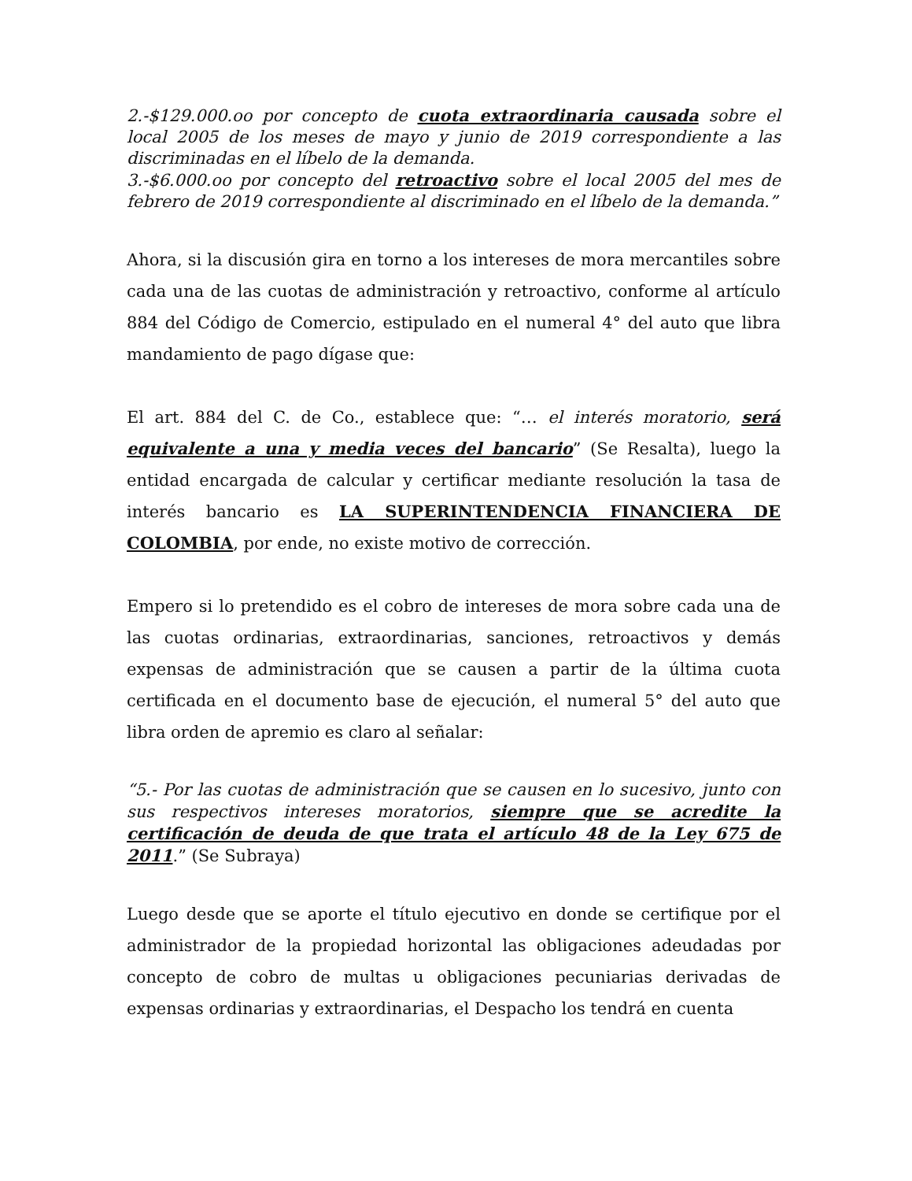2.-$129.000.oo por concepto de cuota extraordinaria causada sobre el local 2005 de los meses de mayo y junio de 2019 correspondiente a las discriminadas en el líbelo de la demanda.
3.-$6.000.oo por concepto del retroactivo sobre el local 2005 del mes de febrero de 2019 correspondiente al discriminado en el líbelo de la demanda.”
Ahora, si la discusión gira en torno a los intereses de mora mercantiles sobre cada una de las cuotas de administración y retroactivo, conforme al artículo 884 del Código de Comercio, estipulado en el numeral 4° del auto que libra mandamiento de pago dígase que:
El art. 884 del C. de Co., establece que: “… el interés moratorio, será equivalente a una y media veces del bancario” (Se Resalta), luego la entidad encargada de calcular y certificar mediante resolución la tasa de interés bancario es LA SUPERINTENDENCIA FINANCIERA DE COLOMBIA, por ende, no existe motivo de corrección.
Empero si lo pretendido es el cobro de intereses de mora sobre cada una de las cuotas ordinarias, extraordinarias, sanciones, retroactivos y demás expensas de administración que se causen a partir de la última cuota certificada en el documento base de ejecución, el numeral 5° del auto que libra orden de apremio es claro al señalar:
“5.- Por las cuotas de administración que se causen en lo sucesivo, junto con sus respectivos intereses moratorios, siempre que se acredite la certificación de deuda de que trata el artículo 48 de la Ley 675 de 2011.” (Se Subraya)
Luego desde que se aporte el título ejecutivo en donde se certifique por el administrador de la propiedad horizontal las obligaciones adeudadas por concepto de cobro de multas u obligaciones pecuniarias derivadas de expensas ordinarias y extraordinarias, el Despacho los tendrá en cuenta